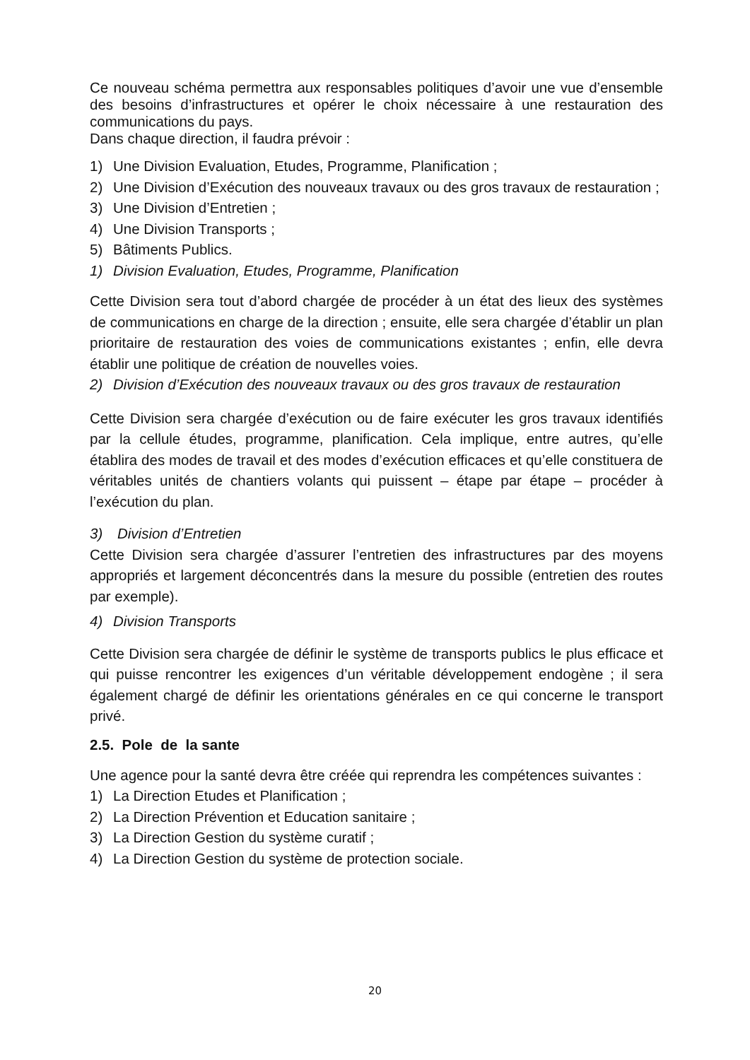Ce nouveau schéma permettra aux responsables politiques d’avoir une vue d’ensemble des besoins d’infrastructures et opérer le choix nécessaire à une restauration des communications du pays.
Dans chaque direction, il faudra prévoir :
1) Une Division Evaluation, Etudes, Programme, Planification ;
2) Une Division d’Exécution des nouveaux travaux ou des gros travaux de restauration ;
3) Une Division d’Entretien ;
4) Une Division Transports ;
5) Bâtiments Publics.
1) Division Evaluation, Etudes, Programme, Planification
Cette Division sera tout d’abord chargée de procéder à un état des lieux des systèmes de communications en charge de la direction ; ensuite, elle sera chargée d’établir un plan prioritaire de restauration des voies de communications existantes ; enfin, elle devra établir une politique de création de nouvelles voies.
2) Division d’Exécution des nouveaux travaux ou des gros travaux de restauration
Cette Division sera chargée d’exécution ou de faire exécuter les gros travaux identifiés par la cellule études, programme, planification. Cela implique, entre autres, qu’elle établira des modes de travail et des modes d’exécution efficaces et qu’elle constituera de véritables unités de chantiers volants qui puissent – étape par étape – procéder à l’exécution du plan.
3) Division d’Entretien
Cette Division sera chargée d’assurer l’entretien des infrastructures par des moyens appropriés et largement déconcentrés dans la mesure du possible (entretien des routes par exemple).
4) Division Transports
Cette Division sera chargée de définir le système de transports publics le plus efficace et qui puisse rencontrer les exigences d’un véritable développement endogène ; il sera également chargé de définir les orientations générales en ce qui concerne le transport privé.
2.5. Pole de la sante
Une agence pour la santé devra être créée qui reprendra les compétences suivantes :
1) La Direction Etudes et Planification ;
2) La Direction Prévention et Education sanitaire ;
3) La Direction Gestion du système curatif ;
4) La Direction Gestion du système de protection sociale.
20